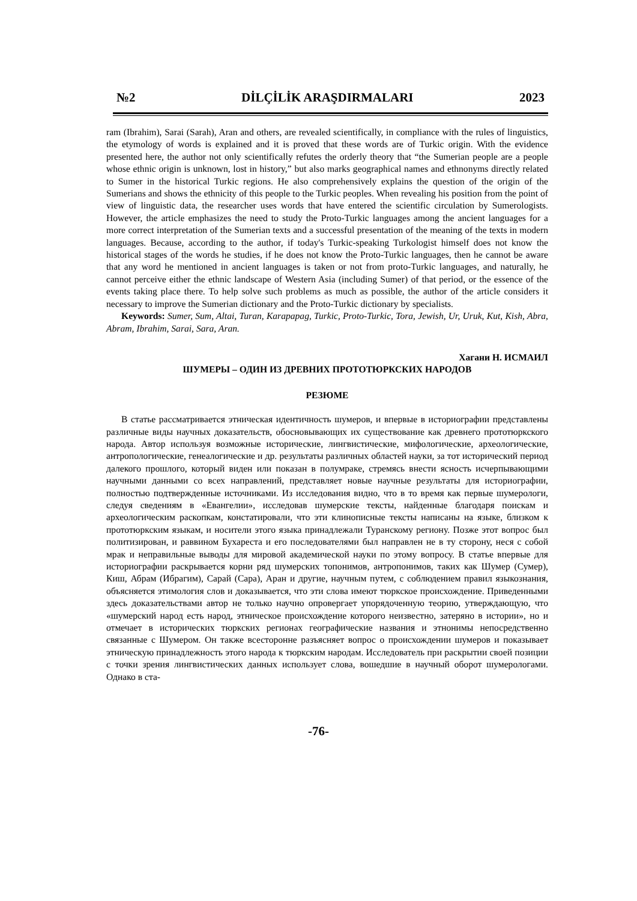№2 DİLÇİLİK ARAŞDIRMALARI 2023
ram (Ibrahim), Sarai (Sarah), Aran and others, are revealed scientifically, in compliance with the rules of linguistics, the etymology of words is explained and it is proved that these words are of Turkic origin. With the evidence presented here, the author not only scientifically refutes the orderly theory that “the Sumerian people are a people whose ethnic origin is unknown, lost in history,” but also marks geographical names and ethnonyms directly related to Sumer in the historical Turkic regions. He also comprehensively explains the question of the origin of the Sumerians and shows the ethnicity of this people to the Turkic peoples. When revealing his position from the point of view of linguistic data, the researcher uses words that have entered the scientific circulation by Sumerologists. However, the article emphasizes the need to study the Proto-Turkic languages among the ancient languages for a more correct interpretation of the Sumerian texts and a successful presentation of the meaning of the texts in modern languages. Because, according to the author, if today's Turkic-speaking Turkologist himself does not know the historical stages of the words he studies, if he does not know the Proto-Turkic languages, then he cannot be aware that any word he mentioned in ancient languages is taken or not from proto-Turkic languages, and naturally, he cannot perceive either the ethnic landscape of Western Asia (including Sumer) of that period, or the essence of the events taking place there. To help solve such problems as much as possible, the author of the article considers it necessary to improve the Sumerian dictionary and the Proto-Turkic dictionary by specialists.
Keywords: Sumer, Sum, Altai, Turan, Karapapag, Turkic, Proto-Turkic, Tora, Jewish, Ur, Uruk, Kut, Kish, Abra, Abram, Ibrahim, Sarai, Sara, Aran.
Хагани Н. ИСМАИЛ
ШУМЕРЫ – ОДИН ИЗ ДРЕВНИХ ПРОТОТЮРКСКИХ НАРОДОВ
РЕЗЮМЕ
В статье рассматривается этническая идентичность шумеров, и впервые в историографии представлены различные виды научных доказательств, обосновывающих их существование как древнего прототюркского народа. Автор используя возможные исторические, лингвистические, мифологические, археологические, антропологические, генеалогические и др. результаты различных областей науки, за тот исторический период далекого прошлого, который виден или показан в полумраке, стремясь внести ясность исчерпывающими научными данными со всех направлений, представляет новые научные результаты для историографии, полностью подтвержденные источниками. Из исследования видно, что в то время как первые шумерологи, следуя сведениям в «Евангелии», исследовав шумерские тексты, найденные благодаря поискам и археологическим раскопкам, констатировали, что эти клинописные тексты написаны на языке, близком к прототюркским языкам, и носители этого языка принадлежали Туранскому региону. Позже этот вопрос был политизирован, и раввином Бухареста и его последователями был направлен не в ту сторону, неся с собой мрак и неправильные выводы для мировой академической науки по этому вопросу. В статье впервые для историографии раскрывается корни ряд шумерских топонимов, антропонимов, таких как Шумер (Сумер), Киш, Абрам (Ибрагим), Сарай (Сара), Аран и другие, научным путем, с соблюдением правил языкознания, объясняется этимология слов и доказывается, что эти слова имеют тюркское происхождение. Приведенными здесь доказательствами автор не только научно опровергает упорядоченную теорию, утверждающую, что «шумерский народ есть народ, этническое происхождение которого неизвестно, затеряно в истории», но и отмечает в исторических тюркских регионах географические названия и этнонимы непосредственно связанные с Шумером. Он также всесторонне разъясняет вопрос о происхождении шумеров и показывает этническую принадлежность этого народа к тюркским народам. Исследователь при раскрытии своей позиции с точки зрения лингвистических данных использует слова, вошедшие в научный оборот шумерологами. Однако в ста-
-76-